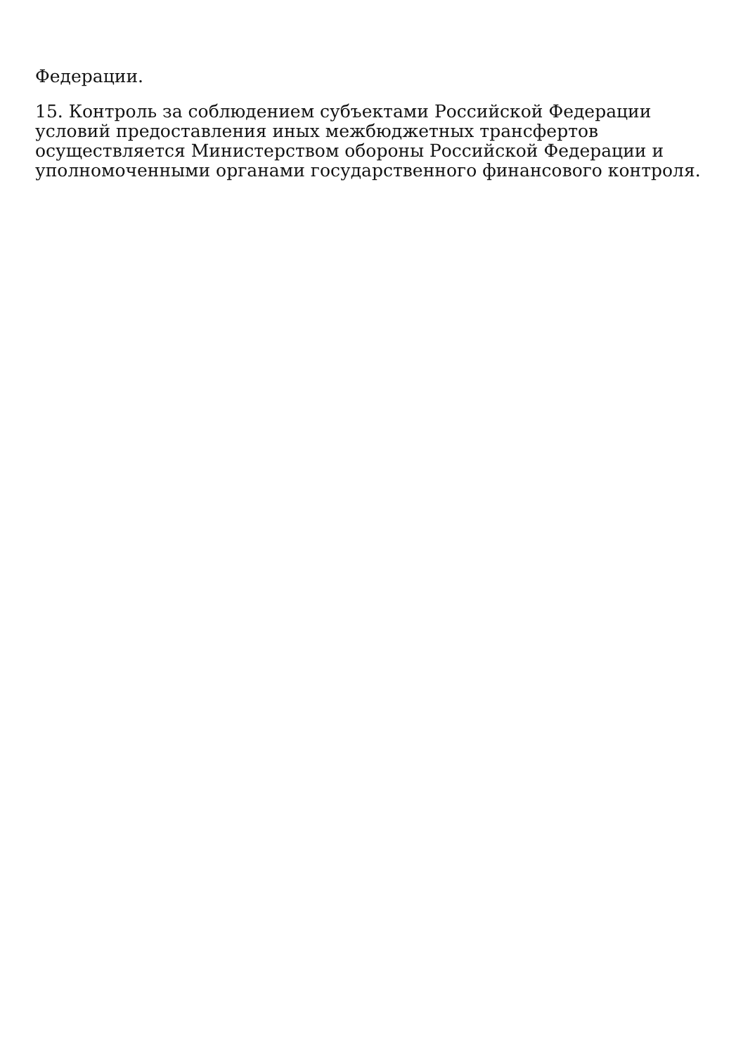Федерации.
15. Контроль за соблюдением субъектами Российской Федерации условий предоставления иных межбюджетных трансфертов осуществляется Министерством обороны Российской Федерации и уполномоченными органами государственного финансового контроля.